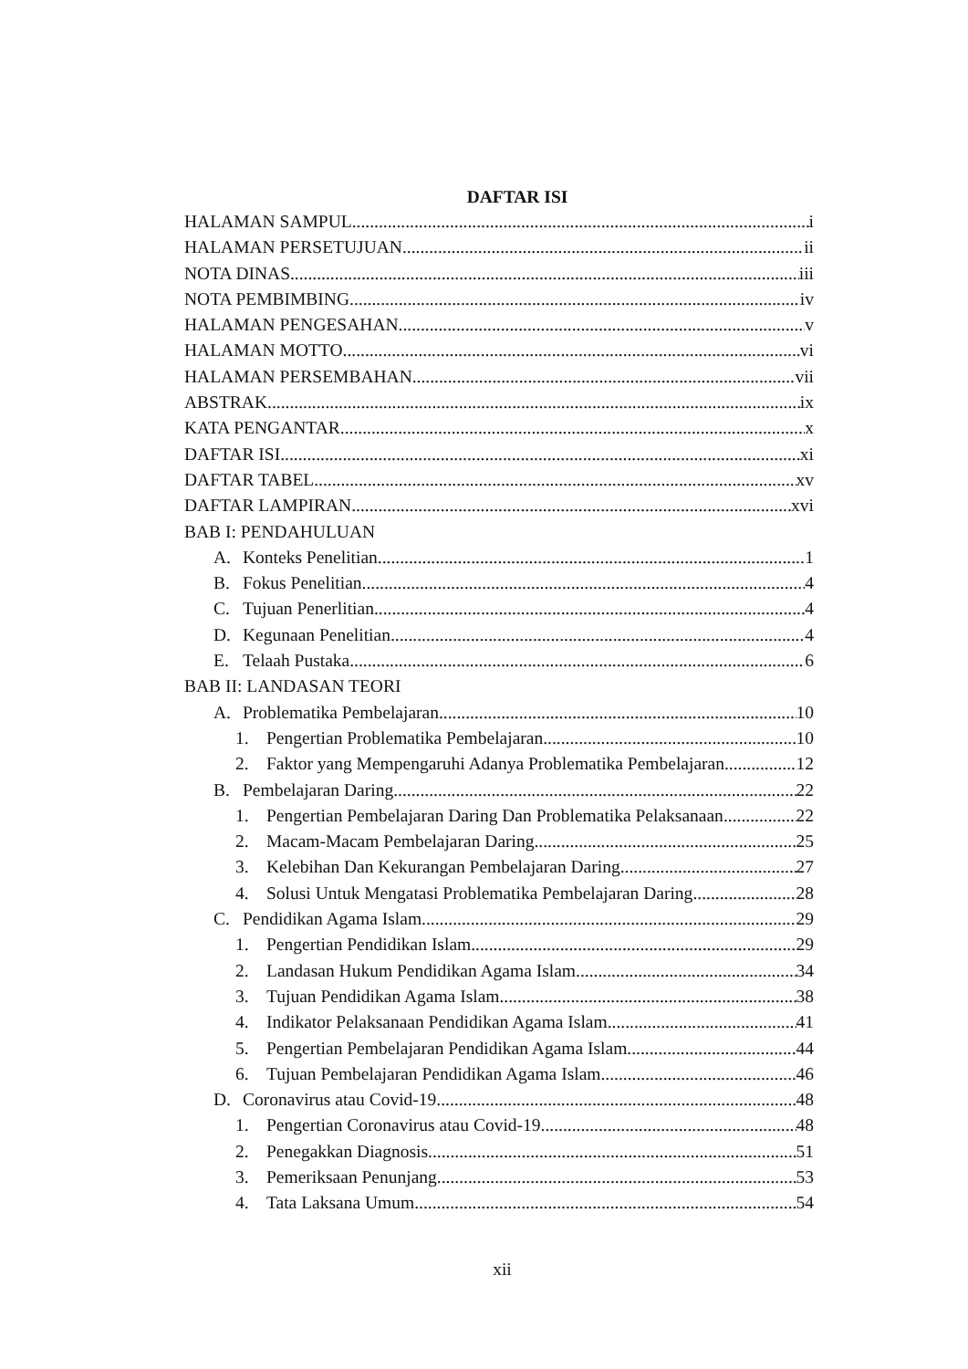DAFTAR ISI
HALAMAN SAMPUL i
HALAMAN PERSETUJUAN ii
NOTA DINAS iii
NOTA PEMBIMBING iv
HALAMAN PENGESAHAN v
HALAMAN MOTTO vi
HALAMAN PERSEMBAHAN vii
ABSTRAK ix
KATA PENGANTAR x
DAFTAR ISI xi
DAFTAR TABEL xv
DAFTAR LAMPIRAN xvi
BAB I: PENDAHULUAN
A. Konteks Penelitian 1
B. Fokus Penelitian 4
C. Tujuan Penerlitian 4
D. Kegunaan Penelitian 4
E. Telaah Pustaka 6
BAB II: LANDASAN TEORI
A. Problematika Pembelajaran 10
1. Pengertian Problematika Pembelajaran 10
2. Faktor yang Mempengaruhi Adanya Problematika Pembelajaran 12
B. Pembelajaran Daring 22
1. Pengertian Pembelajaran Daring Dan Problematika Pelaksanaan 22
2. Macam-Macam Pembelajaran Daring 25
3. Kelebihan Dan Kekurangan Pembelajaran Daring 27
4. Solusi Untuk Mengatasi Problematika Pembelajaran Daring 28
C. Pendidikan Agama Islam 29
1. Pengertian Pendidikan Islam 29
2. Landasan Hukum Pendidikan Agama Islam 34
3. Tujuan Pendidikan Agama Islam 38
4. Indikator Pelaksanaan Pendidikan Agama Islam 41
5. Pengertian Pembelajaran Pendidikan Agama Islam 44
6. Tujuan Pembelajaran Pendidikan Agama Islam 46
D. Coronavirus atau Covid-19 48
1. Pengertian Coronavirus atau Covid-19 48
2. Penegakkan Diagnosis 51
3. Pemeriksaan Penunjang 53
4. Tata Laksana Umum 54
xii